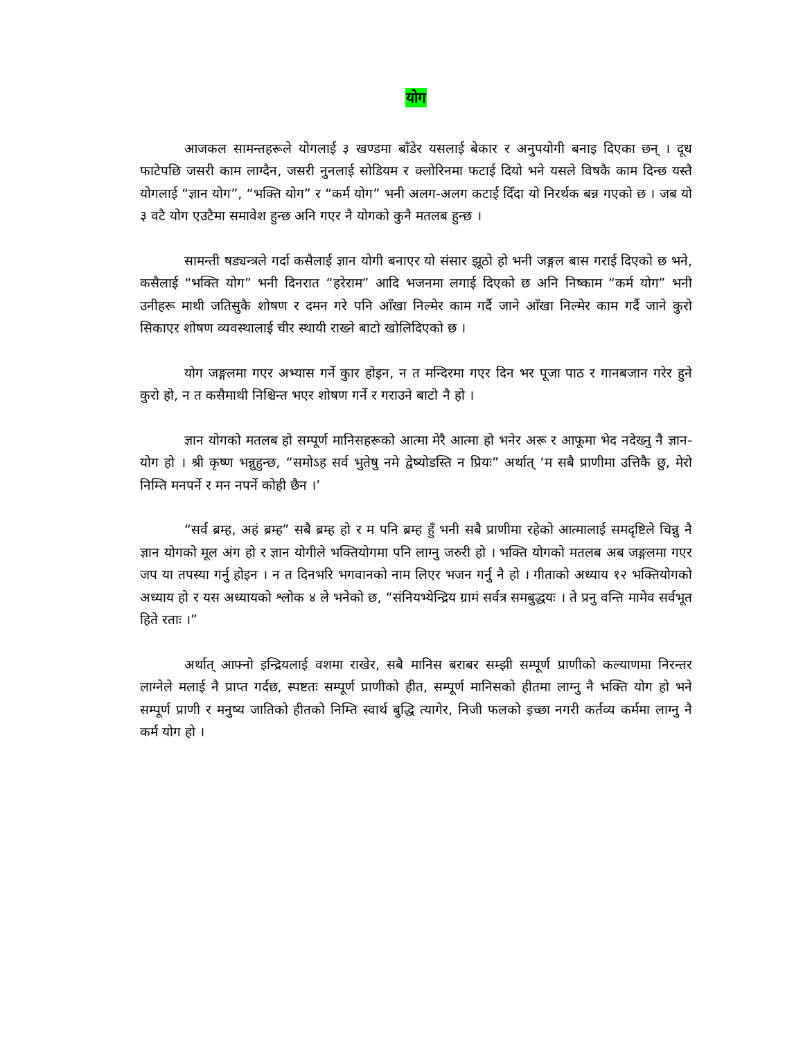योग
आजकल सामन्तहरूले योगलाई ३ खण्डमा बाँडेर यसलाई बेकार र अनुपयोगी बनाइ दिएका छन् । दूध फाटेपछि जसरी काम लाग्दैन, जसरी नुनलाई सोडियम र क्लोरिनमा फटाई दियो भने यसले विषकै काम दिन्छ यस्तै योगलाई “ज्ञान योग”, “भक्ति योग” र “कर्म योग” भनी अलग-अलग कटाई दिँदा यो निरर्थक बन्न गएको छ । जब यो ३ वटै योग एउटैमा समावेश हुन्छ अनि गएर नै योगको कुनै मतलब हुन्छ ।
सामन्ती षड्यन्त्रले गर्दा कसैलाई ज्ञान योगी बनाएर यो संसार झूठो हो भनी जङ्गल बास गराई दिएको छ भने, कसैलाई “भक्ति योग” भनी दिनरात “हरेराम” आदि भजनमा लगाई दिएको छ अनि निष्काम “कर्म योग” भनी उनीहरू माथी जतिसुकै शोषण र दमन गरे पनि आँखा निल्मेर काम गर्दै जाने आँखा निल्मेर काम गर्दै जाने कुरो सिकाएर शोषण व्यवस्थालाई चीर स्थायी राख्ने बाटो खोलिदिएको छ ।
योग जङ्गलमा गएर अभ्यास गर्ने कुार होइन, न त मन्दिरमा गएर दिन भर पूजा पाठ र गानबजान गरेर हुने कुरो हो, न त कसैमाथी निश्चिन्त भएर शोषण गर्ने र गराउने बाटो नै हो ।
ज्ञान योगको मतलब हो सम्पूर्ण मानिसहरूको आत्मा मेरै आत्मा हो भनेर अरू र आफूमा भेद नदेख्नु नै ज्ञान-योग हो । श्री कृष्ण भन्नुहुन्छ, “समोऽह सर्व भुतेषु नमे द्वेष्योडस्ति न प्रियः” अर्थात् ‘म सबै प्राणीमा उत्तिकै छु, मेरो निम्ति मनपर्ने र मन नपर्ने कोही छैन ।’
“सर्व ब्रम्ह, अहं ब्रम्ह” सबै ब्रम्ह हो र म पनि ब्रम्ह हुँ भनी सबै प्राणीमा रहेको आत्मालाई समदृष्टिले चिन्नु नै ज्ञान योगको मूल अंग हो र ज्ञान योगीले भक्तियोगमा पनि लाग्नु जरुरी हो । भक्ति योगको मतलब अब जङ्गलमा गएर जप या तपस्या गर्नु होइन । न त दिनभरि भगवानको नाम लिएर भजन गर्नु नै हो । गीताको अध्याय १२ भक्तियोगको अध्याय हो र यस अध्यायको श्लोक ४ ले भनेको छ, “संनियभ्येन्द्रिय ग्रामं सर्वत्र समबुद्धयः । ते प्रनु वन्ति मामेव सर्वभूत हिते रताः ।”
अर्थात् आफ्नो इन्द्रियलाई वशमा राखेर, सबै मानिस बराबर सम्झी सम्पूर्ण प्राणीको कल्याणमा निरन्तर लाग्नेले मलाई नै प्राप्त गर्दछ, स्पष्टतः सम्पूर्ण प्राणीको हीत, सम्पूर्ण मानिसको हीतमा लाग्नु नै भक्ति योग हो भने सम्पूर्ण प्राणी र मनुष्य जातिको हीतको निम्ति स्वार्थ बुद्धि त्यागेर, निजी फलको इच्छा नगरी कर्तव्य कर्ममा लाग्नु नै कर्म योग हो ।